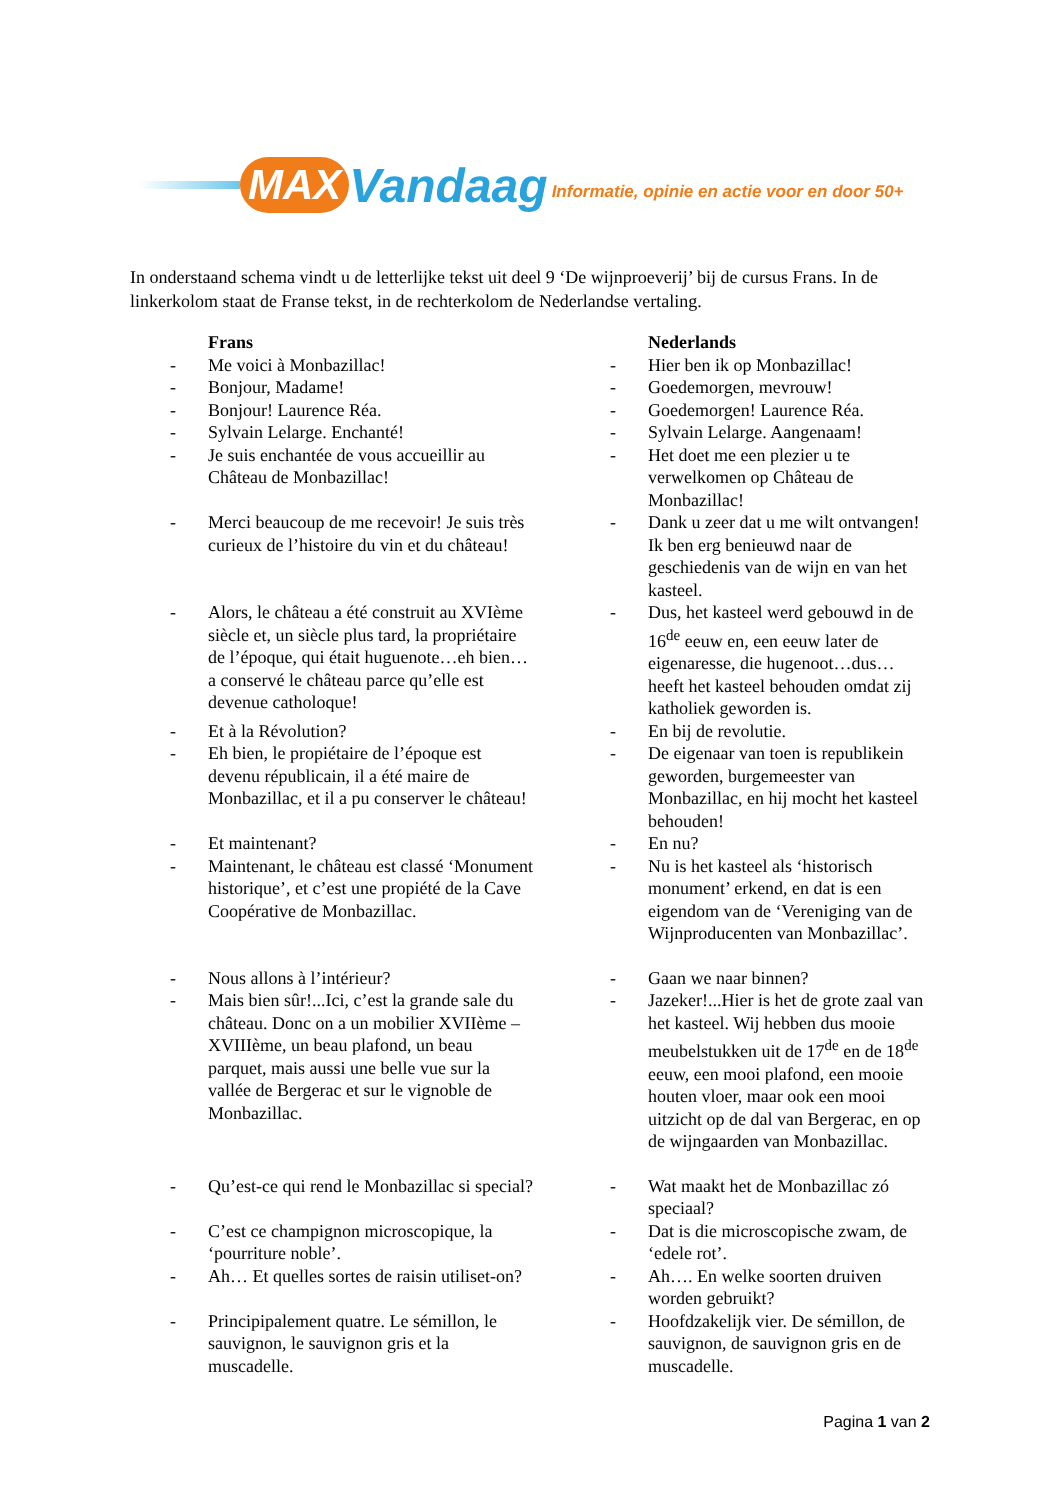MAX Vandaag Informatie, opinie en actie voor en door 50+
In onderstaand schema vindt u de letterlijke tekst uit deel 9 ‘De wijnproeverij’ bij de cursus Frans. In de linkerkolom staat de Franse tekst, in de rechterkolom de Nederlandse vertaling.
| | Frans | | Nederlands |
| --- | --- | --- | --- |
| - | Me voici à Monbazillac! | - | Hier ben ik op Monbazillac! |
| - | Bonjour, Madame! | - | Goedemorgen, mevrouw! |
| - | Bonjour! Laurence Réa. | - | Goedemorgen! Laurence Réa. |
| - | Sylvain Lelarge. Enchanté! | - | Sylvain Lelarge. Aangenaam! |
| - | Je suis enchantée de vous accueillir au Château de Monbazillac! | - | Het doet me een plezier u te verwelkomen op Château de Monbazillac! |
| - | Merci beaucoup de me recevoir! Je suis très curieux de l’histoire du vin et du château! | - | Dank u zeer dat u me wilt ontvangen! Ik ben erg benieuwd naar de geschiedenis van de wijn en van het kasteel. |
| - | Alors, le château a été construit au XVIème siècle et, un siècle plus tard, la propriétaire de l’époque, qui était huguenote…eh bien…a conservé le château parce qu’elle est devenue catholoque! | - | Dus, het kasteel werd gebouwd in de 16<sup>de</sup> eeuw en, een eeuw later de eigenaresse, die hugenoot…dus… heeft het kasteel behouden omdat zij katholiek geworden is. |
| - | Et à la Révolution? | - | En bij de revolutie. |
| - | Eh bien, le propiétaire de l’époque est devenu républicain, il a été maire de Monbazillac, et il a pu conserver le château! | - | De eigenaar van toen is republikein geworden, burgemeester van Monbazillac, en hij mocht het kasteel behouden! |
| - | Et maintenant? | - | En nu? |
| - | Maintenant, le château est classé ‘Monument historique’, et c’est une propiété de la Cave Coopérative de Monbazillac. | - | Nu is het kasteel als ‘historisch monument’ erkend, en dat is een eigendom van de ‘Vereniging van de Wijnproducenten van Monbazillac’. |
| - | Nous allons à l’intérieur? | - | Gaan we naar binnen? |
| - | Mais bien sûr!...Ici, c’est la grande sale du château. Donc on a un mobilier XVIIème – XVIIIème, un beau plafond, un beau parquet, mais aussi une belle vue sur la vallée de Bergerac et sur le vignoble de Monbazillac. | - | Jazeker!...Hier is het de grote zaal van het kasteel. Wij hebben dus mooie meubelstukken uit de 17<sup>de</sup> en de 18<sup>de</sup> eeuw, een mooi plafond, een mooie houten vloer, maar ook een mooi uitzicht op de dal van Bergerac, en op de wijngaarden van Monbazillac. |
| - | Qu’est-ce qui rend le Monbazillac si special? | - | Wat maakt het de Monbazillac zó speciaal? |
| - | C’est ce champignon microscopique, la ‘pourriture noble’. | - | Dat is die microscopische zwam, de ‘edele rot’. |
| - | Ah… Et quelles sortes de raisin utiliset-on? | - | Ah…. En welke soorten druiven worden gebruikt? |
| - | Principipalement quatre. Le sémillon, le sauvignon, le sauvignon gris et la muscadelle. | - | Hoofdzakelijk vier. De sémillon, de sauvignon, de sauvignon gris en de muscadelle. |
Pagina 1 van 2